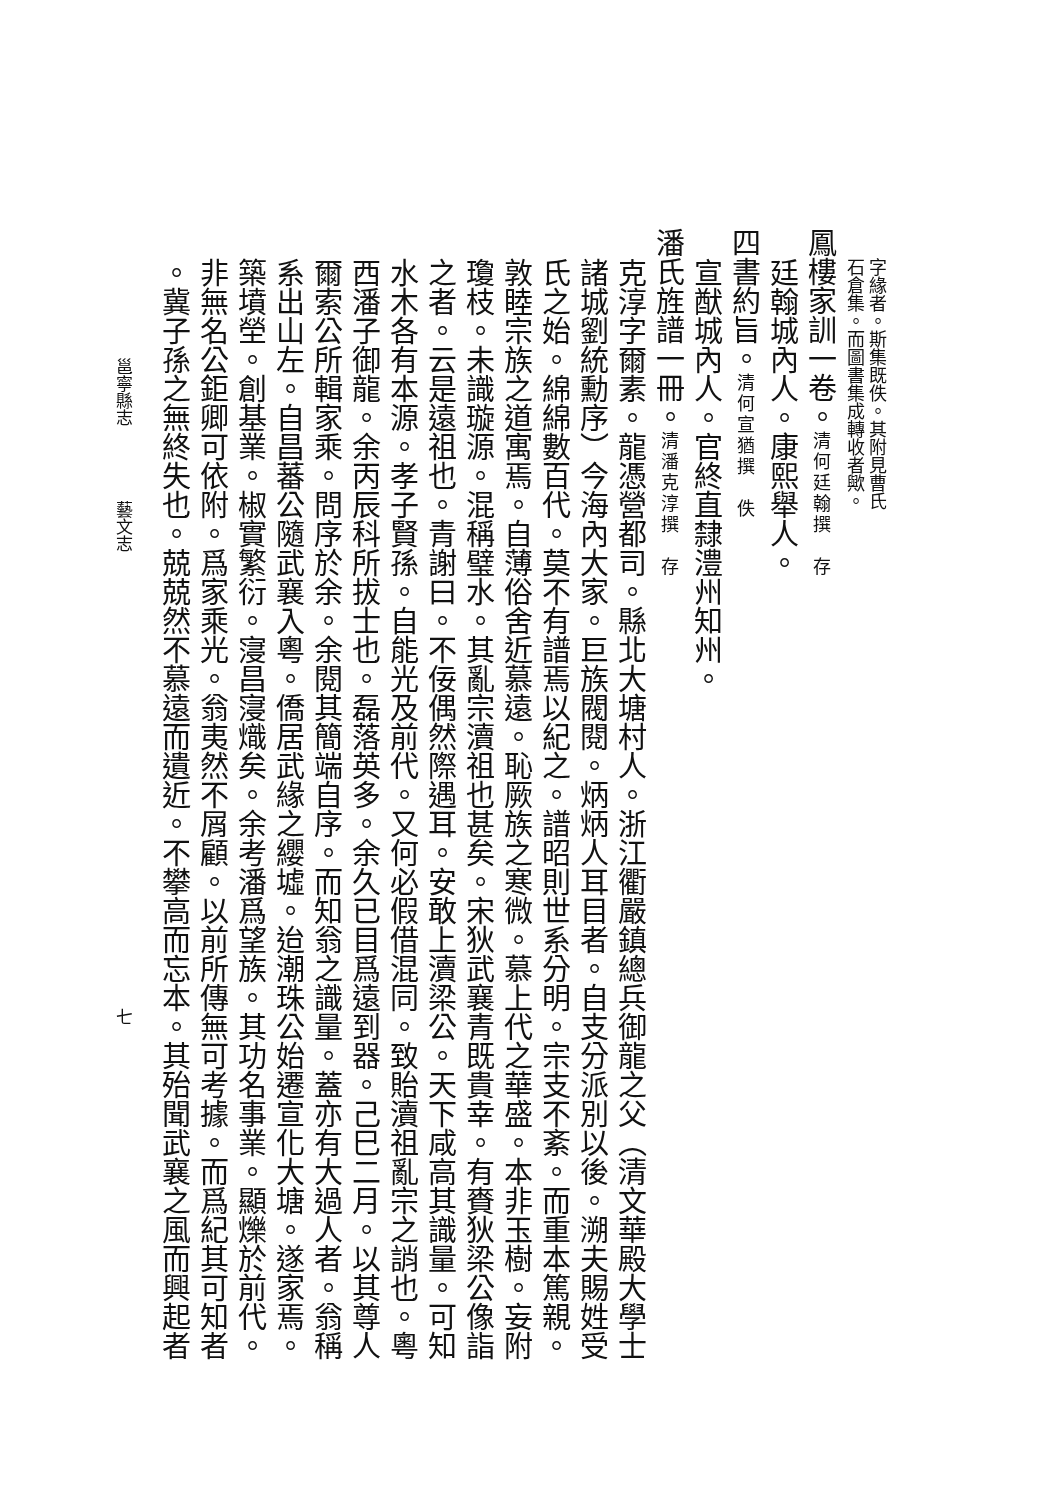字緣者。斯集既佚。其附見曹氏
石倉集。而圖書集成轉收者歟。
鳳樓家訓一卷。清何廷翰撰　存
廷翰城內人。康熙舉人。
四書約旨。清何宣猶撰　佚
宣猷城內人。官終直隸澧州知州。
潘氏旌譜一冊。清潘克淳撰　存
克淳字爾素。龍憑營都司。縣北大塘村人。浙江衢嚴鎮總兵御龍之父（清文華殿大學士
諸城劉統勳序）今海內大家。巨族閥閱。炳炳人耳目者。自支分派別以後。溯夫賜姓受
氏之始。綿綿數百代。莫不有譜焉以紀之。譜昭則世系分明。宗支不紊。而重本篤親。
敦睦宗族之道寓焉。自薄俗舍近慕遠。恥厥族之寒微。慕上代之華盛。本非玉樹。妄附
瓊枝。未識璇源。混稱璧水。其亂宗瀆祖也甚矣。宋狄武襄青既貴幸。有賚狄梁公像詣
之者。云是遠祖也。青謝曰。不佞偶然際遇耳。安敢上瀆梁公。天下咸高其識量。可知
水木各有本源。孝子賢孫。自能光及前代。又何必假借混同。致貽瀆祖亂宗之誚也。粵
西潘子御龍。余丙辰科所拔士也。磊落英多。余久已目爲遠到器。己巳二月。以其尊人
爾索公所輯家乘。問序於余。余閱其簡端自序。而知翁之識量。蓋亦有大過人者。翁稱
系出山左。自昌蕃公隨武襄入粵。僑居武緣之纓墟。迨潮珠公始遷宣化大塘。遂家焉。
築墳塋。創基業。椒實繁衍。寖昌寖熾矣。余考潘爲望族。其功名事業。顯爍於前代。
非無名公鉅卿可依附。爲家乘光。翁夷然不屑顧。以前所傳無可考據。而爲紀其可知者
。冀子孫之無終失也。兢兢然不慕遠而遺近。不攀高而忘本。其殆聞武襄之風而興起者
邕寧縣志 藝文志 七